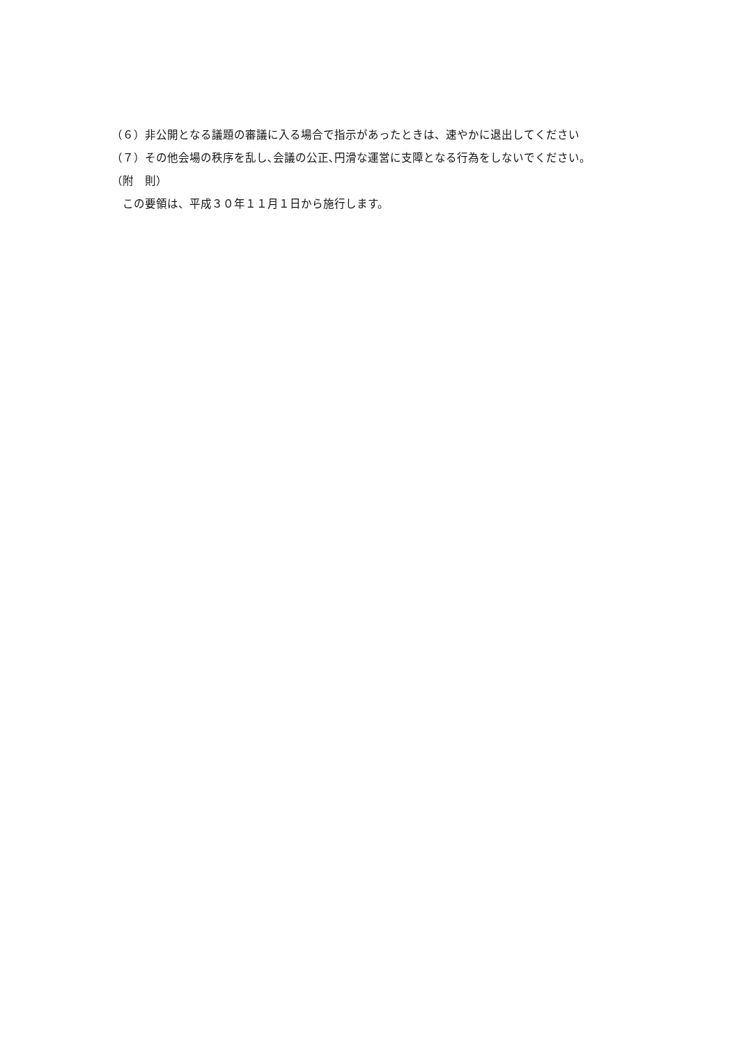（６）非公開となる議題の審議に入る場合で指示があったときは、速やかに退出してください
（７）その他会場の秩序を乱し､会議の公正､円滑な運営に支障となる行為をしないでください。
（附　則）
　この要領は、平成３０年１１月１日から施行します。